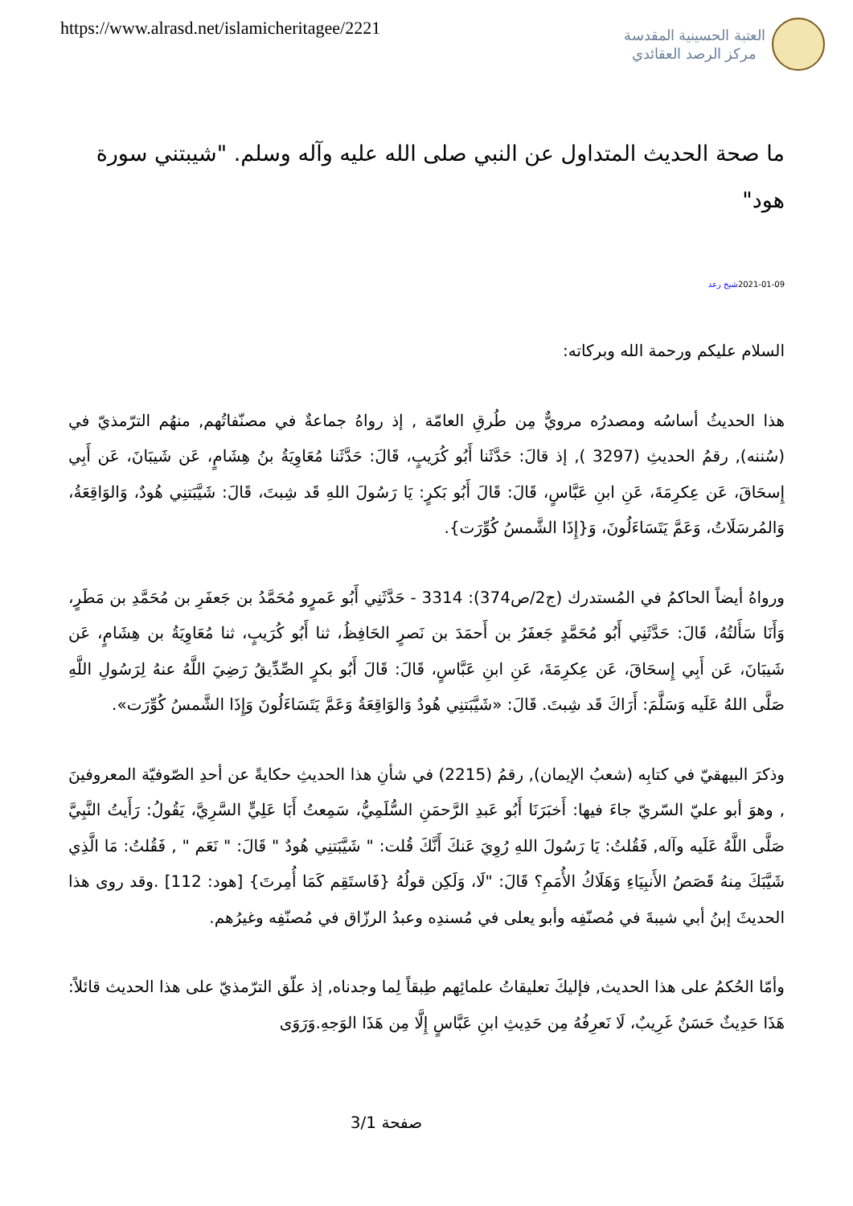https://www.alrasd.net/islamicheritagee/2221
العتبة الحسينية المقدسة
مركز الرصد العقائدي
ما صحة الحديث المتداول عن النبي صلى الله عليه وآله وسلم. "شيبتني سورة هود"
2021-01-09شيخ رعد
السلام عليكم ورحمة الله وبركاته:
هذا الحديثُ أساسُه ومصدرُه مرويٌّ مِن طُرقِ العامّة , إذ رواهُ جماعةٌ في مصنّفاتُهم, منهُم الترّمذيّ في (سُننه), رقمُ الحديثِ (3297 ), إذ قالَ: حَدَّثَنا أَبُو كُرَيبٍ، قَالَ: حَدَّثَنا مُعَاوِيَةُ بنُ هِشَامٍ، عَن شَيبَانَ، عَن أَبِي إِسحَاقَ، عَن عِكرِمَةَ، عَنِ ابنِ عَبَّاسٍ، قَالَ: قَالَ أَبُو بَكرٍ: يَا رَسُولَ اللهِ قَد شِبتَ، قَالَ: شَيَّبَتنِي هُودٌ، وَالوَاقِعَةُ، وَالمُرسَلَاتُ، وَعَمَّ يَتَسَاءَلُونَ، وَ{إِذَا الشَّمسُ كُوِّرَت}.
ورواهُ أيضاً الحاكمُ في المُستدرك (ج2/ص374): 3314 - حَدَّثَنِي أَبُو عَمرٍو مُحَمَّدُ بن جَعفَرِ بن مُحَمَّدِ بن مَطَرٍ، وَأَنَا سَأَلتُهُ، قَالَ: حَدَّثَنِي أَبُو مُحَمَّدٍ جَعفَرُ بن أَحمَدَ بن نَصرٍ الحَافِظُ، ثنا أَبُو كُرَيبٍ، ثنا مُعَاوِيَةُ بن هِشَامٍ، عَن شَيبَانَ، عَن أَبِي إِسحَاقَ، عَن عِكرِمَةَ، عَنِ ابنِ عَبَّاسٍ، قَالَ: قَالَ أَبُو بكرٍ الصِّدِّيقُ رَضِيَ اللَّهُ عنهُ لِرَسُولِ اللَّهِ صَلَّى اللهُ عَلَيه وَسَلَّمَ: أَرَاكَ قَد شِبتَ. قَالَ: «شَيَّبَتنِي هُودٌ وَالوَاقِعَةُ وَعَمَّ يَتَسَاءَلُونَ وَإِذَا الشَّمسُ كُوِّرَت».
وذكرَ البيهقيّ في كتابِه (شعبُ الإيمان), رقمُ (2215) في شأنِ هذا الحديثِ حكايةً عن أحدِ الصّوفيّة المعروفينَ , وهوَ أبو عليّ السّريّ جاءَ فيها: أَخبَرَنَا أَبُو عَبدِ الرَّحمَنِ السُّلَمِيُّ، سَمِعتُ أَبَا عَلِيٍّ السَّرِيَّ، يَقُولُ: رَأَيتُ النَّبِيَّ صَلَّى اللَّهُ عَلَيه وآله, فَقُلتُ: يَا رَسُولَ اللهِ رُوِيَ عَنكَ أَنَّكَ قُلت: " شَيَّبَتنِي هُودٌ " قَالَ: " نَعَم " , فَقُلتُ: مَا الَّذِي شَيَّبَكَ مِنهُ قَصَصُ الأَنبِيَاءِ وَهَلَاكُ الأُمَمِ؟ قَالَ: "لَا، وَلَكِن قولُهُ {فَاستَقِم كَمَا أُمِرتَ} [هود: 112] .وقد روى هذا الحديثَ إبنُ أبي شيبةَ في مُصنّفِه وأبو يعلى في مُسندِه وعبدُ الرزّاق في مُصنّفِه وغيرُهم.
وأمّا الحُكمُ على هذا الحديث, فإليكَ تعليقاتُ علمائِهم طِبقاً لِما وجدناه, إذ علّق الترّمذيّ على هذا الحديث قائلاً: هَذَا حَدِيثٌ حَسَنٌ غَرِيبٌ، لَا نَعرِفُهُ مِن حَدِيثِ ابنِ عَبَّاسٍ إِلَّا مِن هَذَا الوَجهِ.وَرَوَى
صفحة 3/1